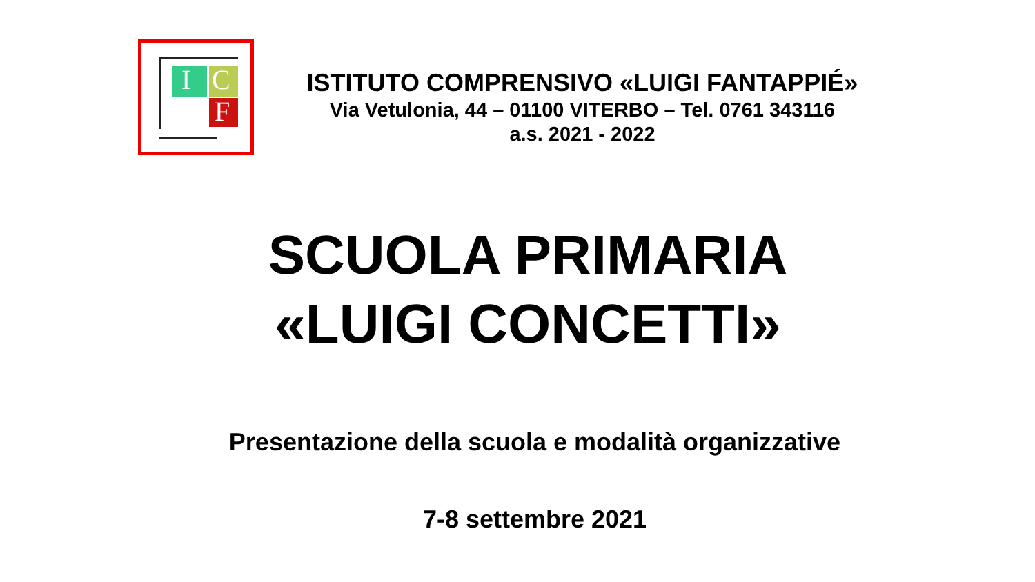I C
F
ISTITUTO COMPRENSIVO «LUIGI FANTAPPIÉ»
Via Vetulonia, 44 – 01100 VITERBO – Tel. 0761 343116
a.s. 2021 - 2022
SCUOLA PRIMARIA
«LUIGI CONCETTI»
Presentazione della scuola e modalità organizzative
7-8 settembre 2021